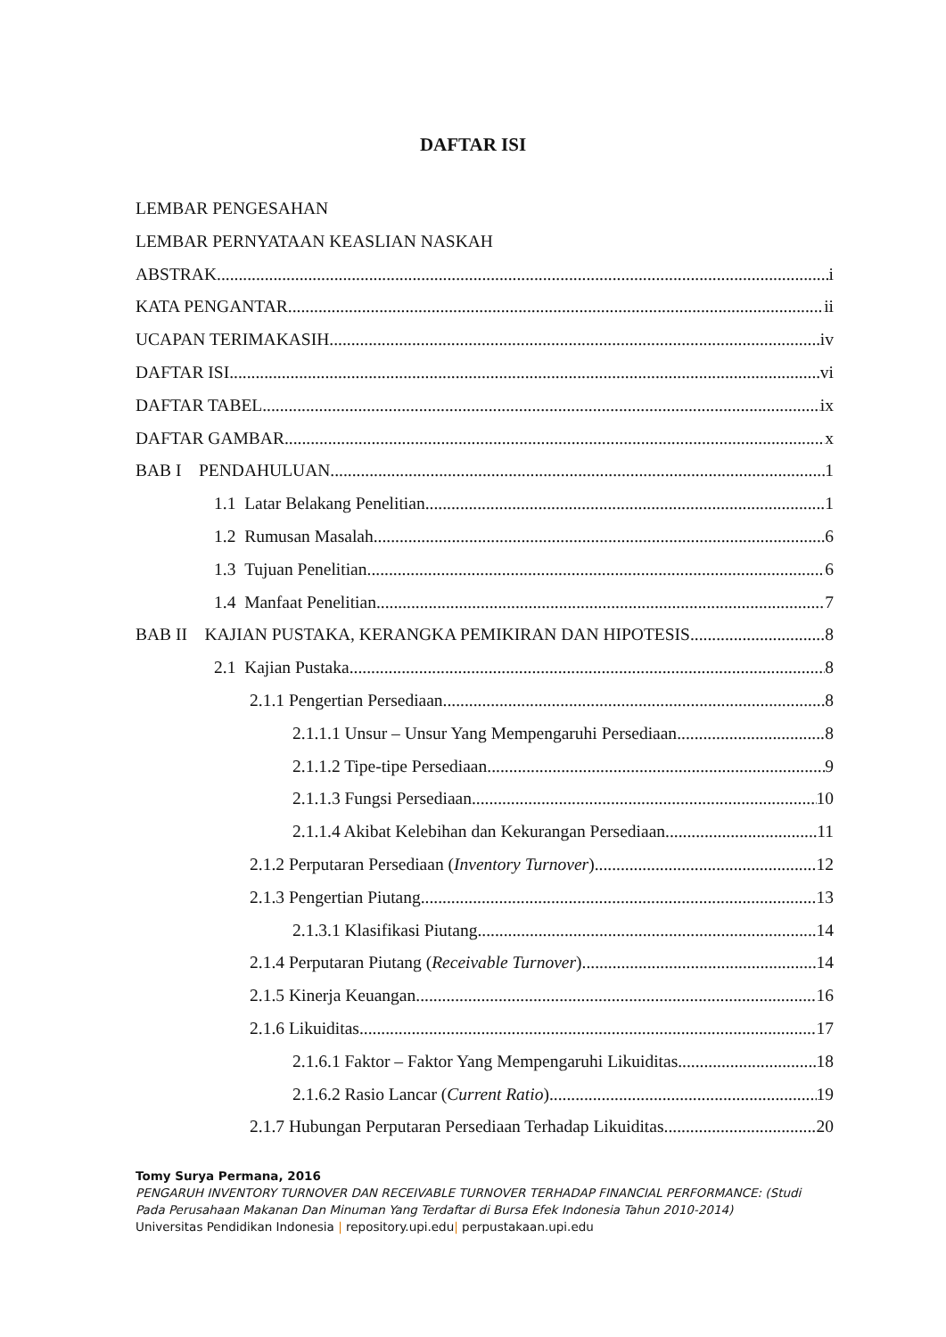DAFTAR ISI
LEMBAR PENGESAHAN
LEMBAR PERNYATAAN KEASLIAN NASKAH
ABSTRAK i
KATA PENGANTAR ii
UCAPAN TERIMAKASIH iv
DAFTAR ISI vi
DAFTAR TABEL ix
DAFTAR GAMBAR x
BAB I PENDAHULUAN 1
1.1 Latar Belakang Penelitian 1
1.2 Rumusan Masalah 6
1.3 Tujuan Penelitian 6
1.4 Manfaat Penelitian 7
BAB II KAJIAN PUSTAKA, KERANGKA PEMIKIRAN DAN HIPOTESIS 8
2.1 Kajian Pustaka 8
2.1.1 Pengertian Persediaan 8
2.1.1.1 Unsur – Unsur Yang Mempengaruhi Persediaan 8
2.1.1.2 Tipe-tipe Persediaan 9
2.1.1.3 Fungsi Persediaan 10
2.1.1.4 Akibat Kelebihan dan Kekurangan Persediaan 11
2.1.2 Perputaran Persediaan (Inventory Turnover) 12
2.1.3 Pengertian Piutang 13
2.1.3.1 Klasifikasi Piutang 14
2.1.4 Perputaran Piutang (Receivable Turnover) 14
2.1.5 Kinerja Keuangan 16
2.1.6 Likuiditas 17
2.1.6.1 Faktor – Faktor Yang Mempengaruhi Likuiditas 18
2.1.6.2 Rasio Lancar (Current Ratio) 19
2.1.7 Hubungan Perputaran Persediaan Terhadap Likuiditas 20
Tomy Surya Permana, 2016
PENGARUH INVENTORY TURNOVER DAN RECEIVABLE TURNOVER TERHADAP FINANCIAL PERFORMANCE: (Studi Pada Perusahaan Makanan Dan Minuman Yang Terdaftar di Bursa Efek Indonesia Tahun 2010-2014)
Universitas Pendidikan Indonesia | repository.upi.edu| perpustakaan.upi.edu